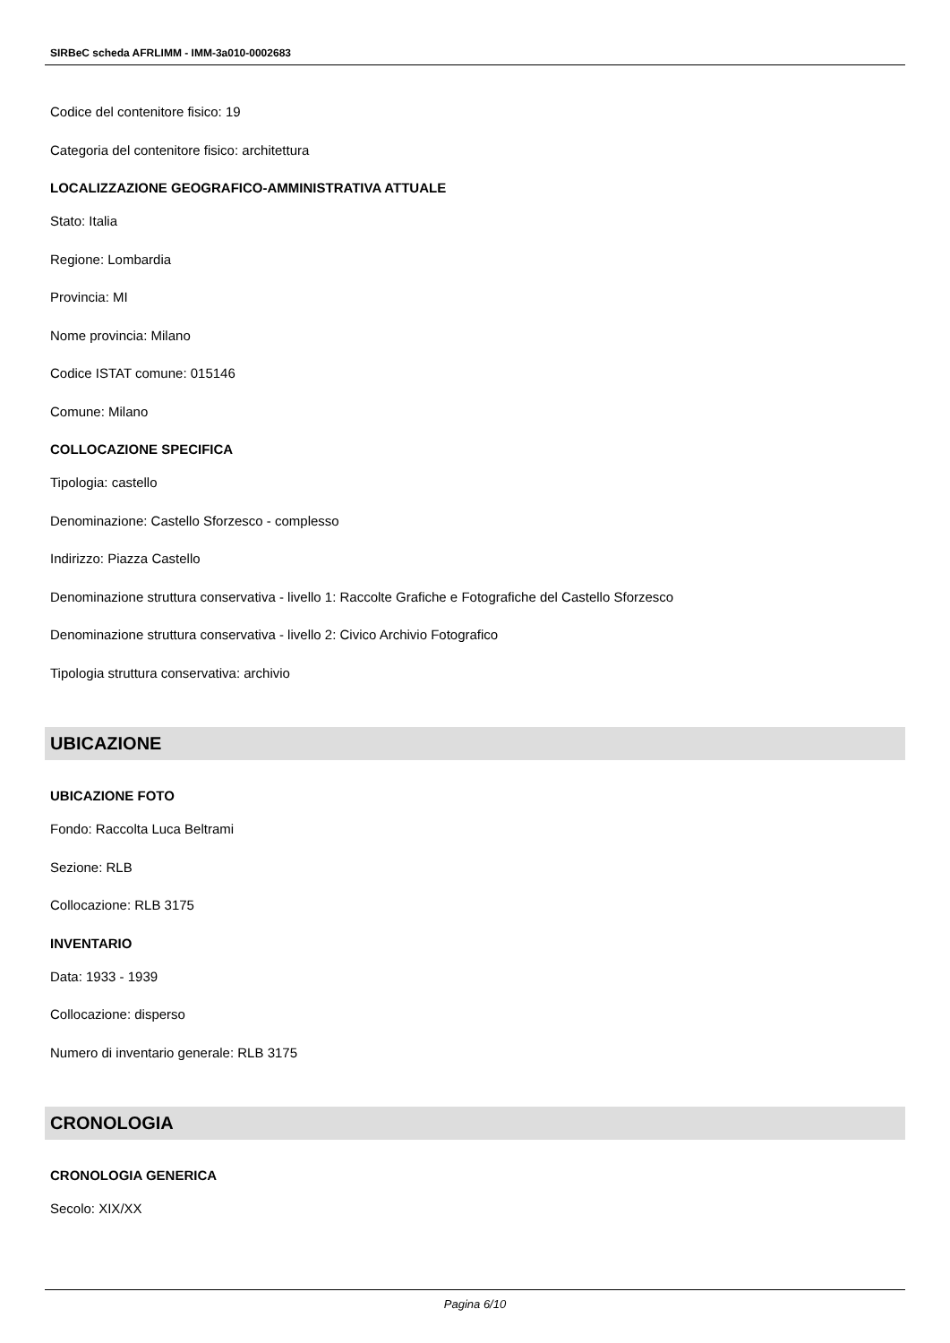SIRBeC scheda AFRLIMM - IMM-3a010-0002683
Codice del contenitore fisico: 19
Categoria del contenitore fisico: architettura
LOCALIZZAZIONE GEOGRAFICO-AMMINISTRATIVA ATTUALE
Stato: Italia
Regione: Lombardia
Provincia: MI
Nome provincia: Milano
Codice ISTAT comune: 015146
Comune: Milano
COLLOCAZIONE SPECIFICA
Tipologia: castello
Denominazione: Castello Sforzesco - complesso
Indirizzo: Piazza Castello
Denominazione struttura conservativa - livello 1: Raccolte Grafiche e Fotografiche del Castello Sforzesco
Denominazione struttura conservativa - livello 2: Civico Archivio Fotografico
Tipologia struttura conservativa: archivio
UBICAZIONE
UBICAZIONE FOTO
Fondo: Raccolta Luca Beltrami
Sezione: RLB
Collocazione: RLB 3175
INVENTARIO
Data: 1933 - 1939
Collocazione: disperso
Numero di inventario generale: RLB 3175
CRONOLOGIA
CRONOLOGIA GENERICA
Secolo: XIX/XX
Pagina 6/10